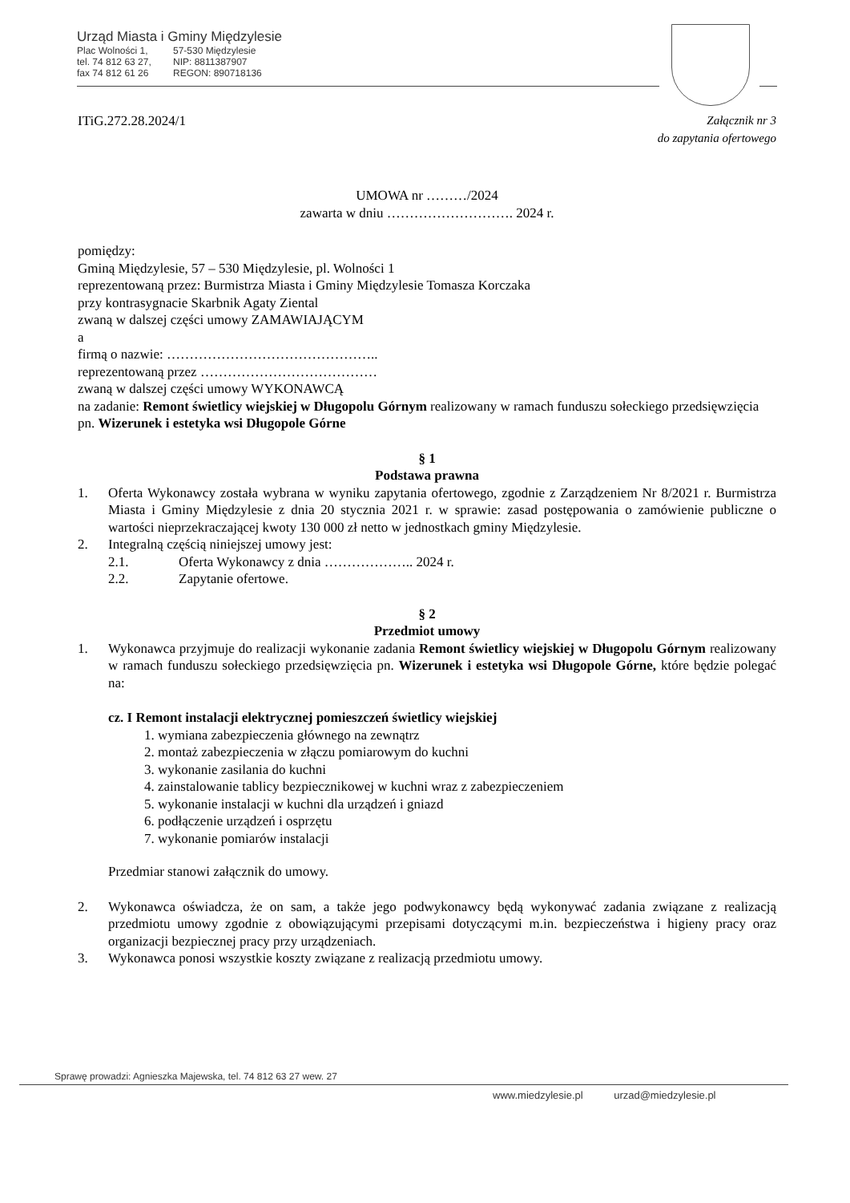Urząd Miasta i Gminy Międzylesie
Plac Wolności 1, 57-530 Międzylesie
tel. 74 812 63 27, NIP: 8811387907
fax 74 812 61 26 REGON: 890718136
ITiG.272.28.2024/1 Załącznik nr 3
do zapytania ofertowego
UMOWA nr ………/2024
zawarta w dniu ………………………. 2024 r.
pomiędzy:
Gminą Międzylesie, 57 – 530 Międzylesie, pl. Wolności 1
reprezentowaną przez: Burmistrza Miasta i Gminy Międzylesie Tomasza Korczaka
przy kontrasygnacie Skarbnik Agaty Ziental
zwaną w dalszej części umowy ZAMAWIAJĄCYM
a
firmą o nazwie: ………………………………………..
reprezentowaną przez …………………………………
zwaną w dalszej części umowy WYKONAWCĄ
na zadanie: Remont świetlicy wiejskiej w Długopolu Górnym realizowany w ramach funduszu sołeckiego przedsięwzięcia pn. Wizerunek i estetyka wsi Długopole Górne
§ 1
Podstawa prawna
1. Oferta Wykonawcy została wybrana w wyniku zapytania ofertowego, zgodnie z Zarządzeniem Nr 8/2021 r. Burmistrza Miasta i Gminy Międzylesie z dnia 20 stycznia 2021 r. w sprawie: zasad postępowania o zamówienie publiczne o wartości nieprzekraczającej kwoty 130 000 zł netto w jednostkach gminy Międzylesie.
2. Integralną częścią niniejszej umowy jest:
2.1. Oferta Wykonawcy z dnia ……………….. 2024 r.
2.2. Zapytanie ofertowe.
§ 2
Przedmiot umowy
1. Wykonawca przyjmuje do realizacji wykonanie zadania Remont świetlicy wiejskiej w Długopolu Górnym realizowany w ramach funduszu sołeckiego przedsięwzięcia pn. Wizerunek i estetyka wsi Długopole Górne, które będzie polegać na:
cz. I Remont instalacji elektrycznej pomieszczeń świetlicy wiejskiej
1. wymiana zabezpieczenia głównego na zewnątrz
2. montaż zabezpieczenia w złączu pomiarowym do kuchni
3. wykonanie zasilania do kuchni
4. zainstalowanie tablicy bezpiecznikowej w kuchni wraz z zabezpieczeniem
5. wykonanie instalacji w kuchni dla urządzeń i gniazd
6. podłączenie urządzeń i osprzętu
7. wykonanie pomiarów instalacji
Przedmiar stanowi załącznik do umowy.
2. Wykonawca oświadcza, że on sam, a także jego podwykonawcy będą wykonywać zadania związane z realizacją przedmiotu umowy zgodnie z obowiązującymi przepisami dotyczącymi m.in. bezpieczeństwa i higieny pracy oraz organizacji bezpiecznej pracy przy urządzeniach.
3. Wykonawca ponosi wszystkie koszty związane z realizacją przedmiotu umowy.
Sprawę prowadzi: Agnieszka Majewska, tel. 74 812 63 27 wew. 27
www.miedzylesie.pl urzad@miedzylesie.pl